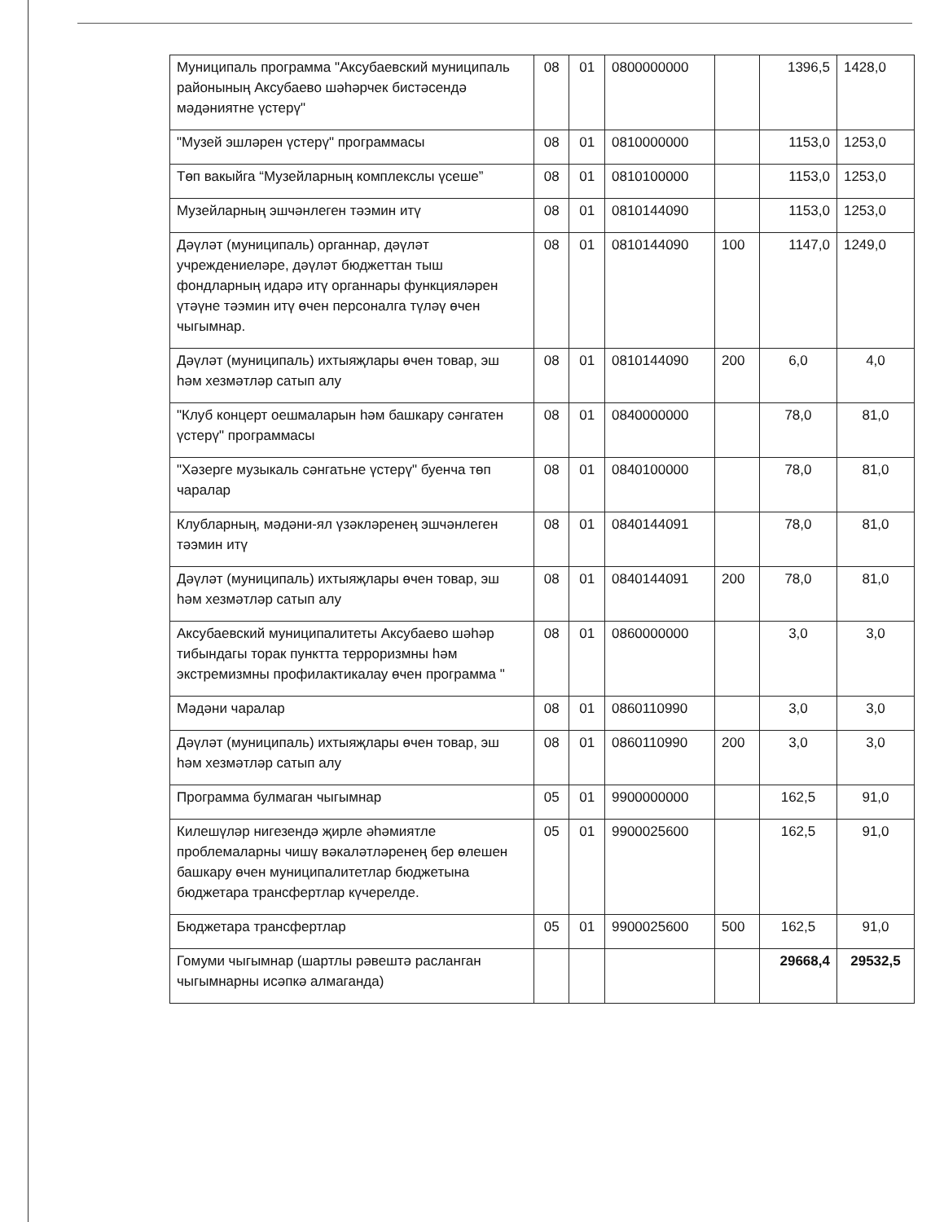| Муниципаль программа "Аксубаевский муниципаль районының Аксубаево шәһәрчек бистәсендә мәдәниятне үстерү" | 08 | 01 | 0800000000 | | 1396,5 | 1428,0 |
| "Музей эшләрен үстерү" программасы | 08 | 01 | 0810000000 | | 1153,0 | 1253,0 |
| Төп вакыйга “Музейларның комплекслы үсеше” | 08 | 01 | 0810100000 | | 1153,0 | 1253,0 |
| Музейларның эшчәнлеген тәэмин итү | 08 | 01 | 0810144090 | | 1153,0 | 1253,0 |
| Дәүләт (муниципаль) органнар, дәүләт учреждениеләре, дәүләт бюджеттан тыш фондларның идарә итү органнары функцияләрен үтәүне тәэмин итү өчен персоналга түләү өчен чыгымнар. | 08 | 01 | 0810144090 | 100 | 1147,0 | 1249,0 |
| Дәүләт (муниципаль) ихтыяҗлары өчен товар, эш һәм хезмәтләр сатып алу | 08 | 01 | 0810144090 | 200 | 6,0 | 4,0 |
| "Клуб концерт оешмаларын һәм башкару сәнгатен үстерү" программасы | 08 | 01 | 0840000000 | | 78,0 | 81,0 |
| "Хәзерге музыкаль сәнгатьне үстерү" буенча төп чаралар | 08 | 01 | 0840100000 | | 78,0 | 81,0 |
| Клубларның, мәдәни-ял үзәкләренең эшчәнлеген тәэмин итү | 08 | 01 | 0840144091 | | 78,0 | 81,0 |
| Дәүләт (муниципаль) ихтыяҗлары өчен товар, эш һәм хезмәтләр сатып алу | 08 | 01 | 0840144091 | 200 | 78,0 | 81,0 |
| Аксубаевский муниципалитеты Аксубаево шәһәр тибындагы торак пунктта терроризмны һәм экстремизмны профилактикалау өчен программа " | 08 | 01 | 0860000000 | | 3,0 | 3,0 |
| Мәдәни чаралар | 08 | 01 | 0860110990 | | 3,0 | 3,0 |
| Дәүләт (муниципаль) ихтыяҗлары өчен товар, эш һәм хезмәтләр сатып алу | 08 | 01 | 0860110990 | 200 | 3,0 | 3,0 |
| Программа булмаган чыгымнар | 05 | 01 | 9900000000 | | 162,5 | 91,0 |
| Килешүләр нигезендә җирле әһәмиятле проблемаларны чишү вәкаләтләренең бер өлешен башкару өчен муниципалитетлар бюджетына бюджетара трансфертлар күчерелде. | 05 | 01 | 9900025600 | | 162,5 | 91,0 |
| Бюджетара трансфертлар | 05 | 01 | 9900025600 | 500 | 162,5 | 91,0 |
| Гомуми чыгымнар (шартлы рәвештә расланган чыгымнарны исәпкә алмаганда) | | | | | 29668,4 | 29532,5 |